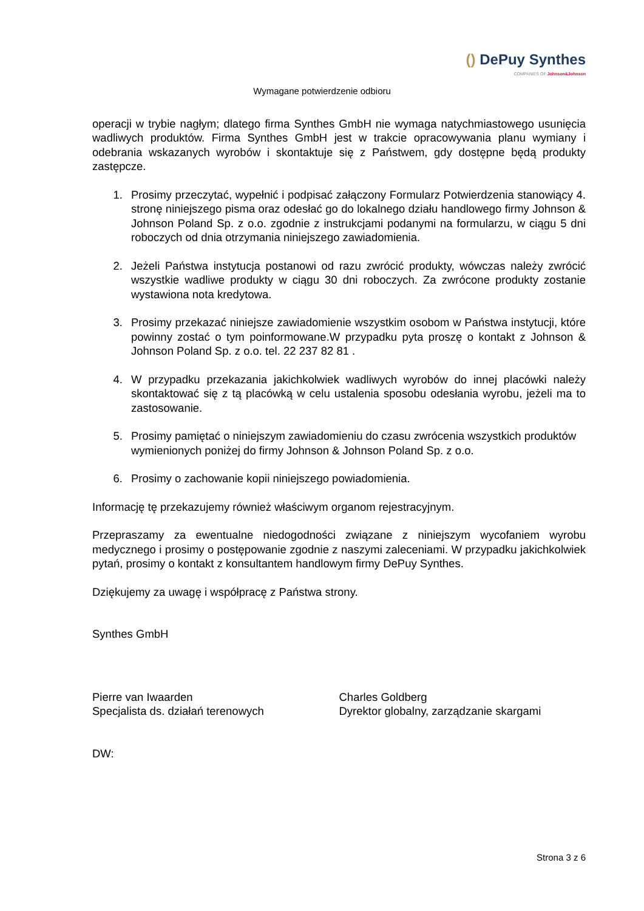() DePuy Synthes
COMPANIES OF Johnson&Johnson
Wymagane potwierdzenie odbioru
operacji w trybie nagłym; dlatego firma Synthes GmbH nie wymaga natychmiastowego usunięcia wadliwych produktów. Firma Synthes GmbH jest w trakcie opracowywania planu wymiany i odebrania wskazanych wyrobów i skontaktuje się z Państwem, gdy dostępne będą produkty zastępcze.
1. Prosimy przeczytać, wypełnić i podpisać załączony Formularz Potwierdzenia stanowiący 4. stronę niniejszego pisma oraz odesłać go do lokalnego działu handlowego firmy Johnson & Johnson Poland Sp. z o.o. zgodnie z instrukcjami podanymi na formularzu, w ciągu 5 dni roboczych od dnia otrzymania niniejszego zawiadomienia.
2. Jeżeli Państwa instytucja postanowi od razu zwrócić produkty, wówczas należy zwrócić wszystkie wadliwe produkty w ciągu 30 dni roboczych. Za zwrócone produkty zostanie wystawiona nota kredytowa.
3. Prosimy przekazać niniejsze zawiadomienie wszystkim osobom w Państwa instytucji, które powinny zostać o tym poinformowane.W przypadku pyta proszę o kontakt z Johnson & Johnson Poland Sp. z o.o. tel. 22 237 82 81 .
4. W przypadku przekazania jakichkolwiek wadliwych wyrobów do innej placówki należy skontaktować się z tą placówką w celu ustalenia sposobu odesłania wyrobu, jeżeli ma to zastosowanie.
5. Prosimy pamiętać o niniejszym zawiadomieniu do czasu zwrócenia wszystkich produktów wymienionych poniżej do firmy Johnson & Johnson Poland Sp. z o.o.
6. Prosimy o zachowanie kopii niniejszego powiadomienia.
Informację tę przekazujemy również właściwym organom rejestracyjnym.
Przepraszamy za ewentualne niedogodności związane z niniejszym wycofaniem wyrobu medycznego i prosimy o postępowanie zgodnie z naszymi zaleceniami. W przypadku jakichkolwiek pytań, prosimy o kontakt z konsultantem handlowym firmy DePuy Synthes.
Dziękujemy za uwagę i współpracę z Państwa strony.
Synthes GmbH
Pierre van Iwaarden
Specjalista ds. działań terenowych
Charles Goldberg
Dyrektor globalny, zarządzanie skargami
DW:
Strona 3 z 6